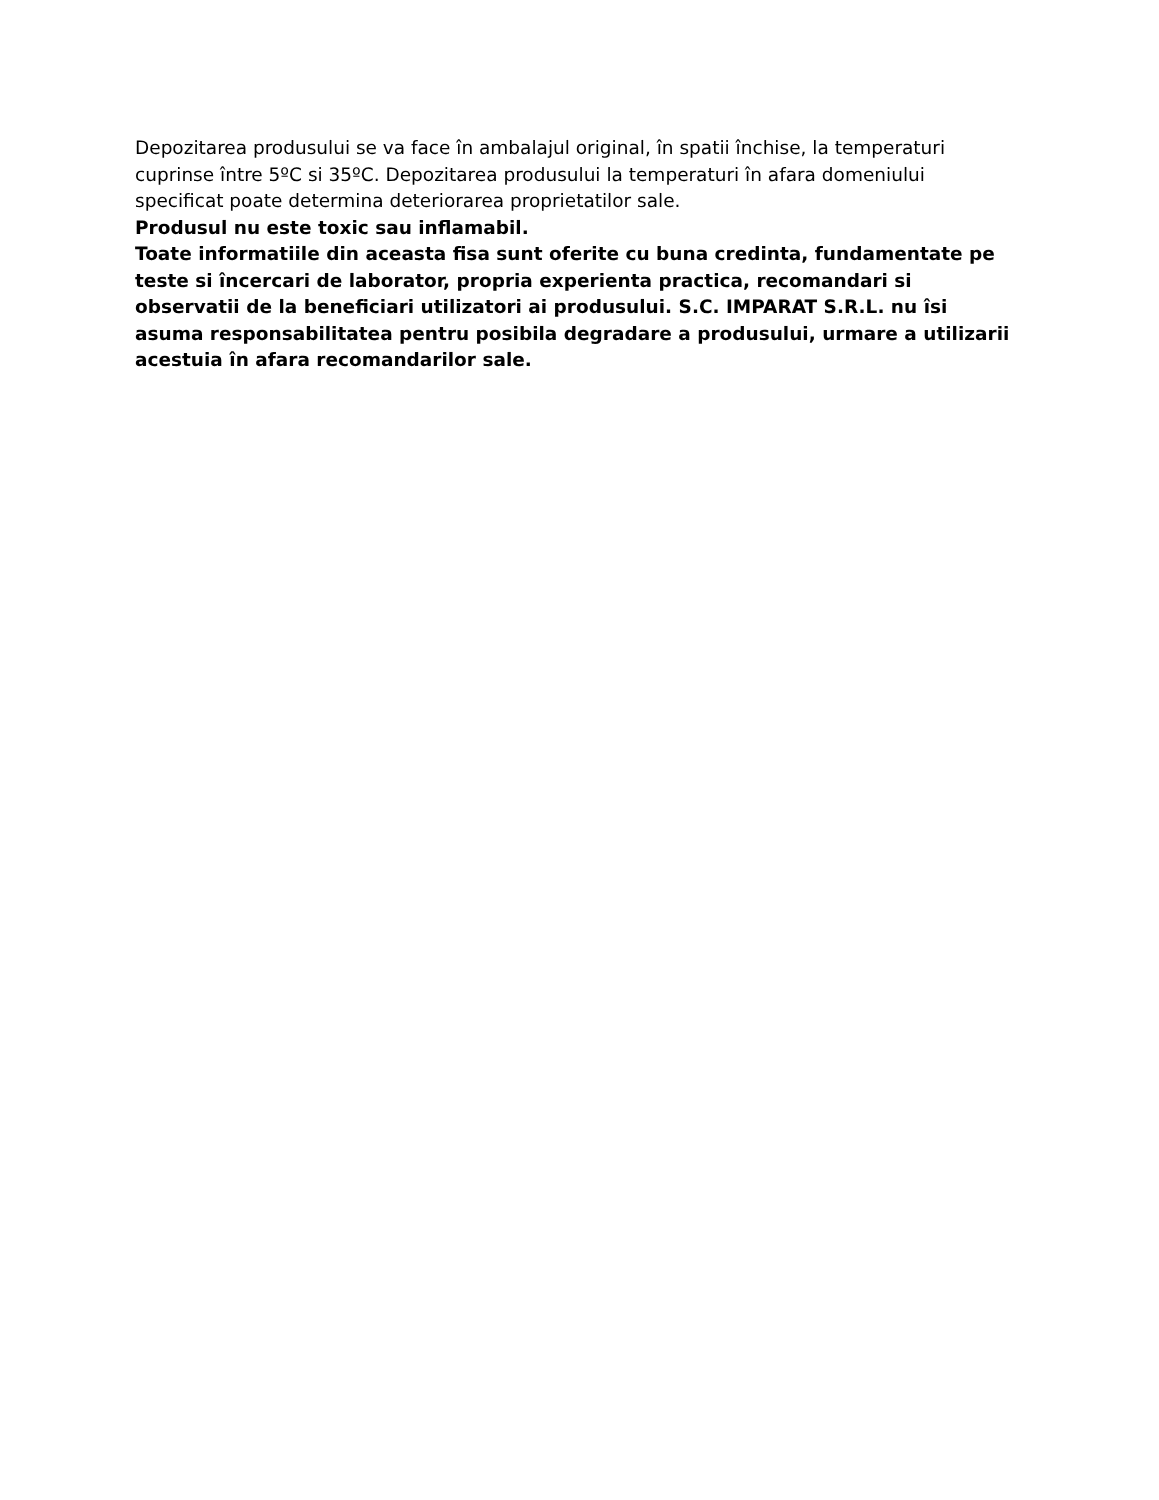Depozitarea produsului se va face în ambalajul original, în spatii închise, la temperaturi cuprinse între 5ºC si 35ºC. Depozitarea produsului la temperaturi în afara domeniului specificat poate determina deteriorarea proprietatilor sale.
Produsul nu este toxic sau inflamabil.
Toate informatiile din aceasta fisa sunt oferite cu buna credinta, fundamentate pe teste si încercari de laborator, propria experienta practica, recomandari si observatii de la beneficiari utilizatori ai produsului. S.C. IMPARAT S.R.L. nu îsi asuma responsabilitatea pentru posibila degradare a produsului, urmare a utilizarii acestuia în afara recomandarilor sale.